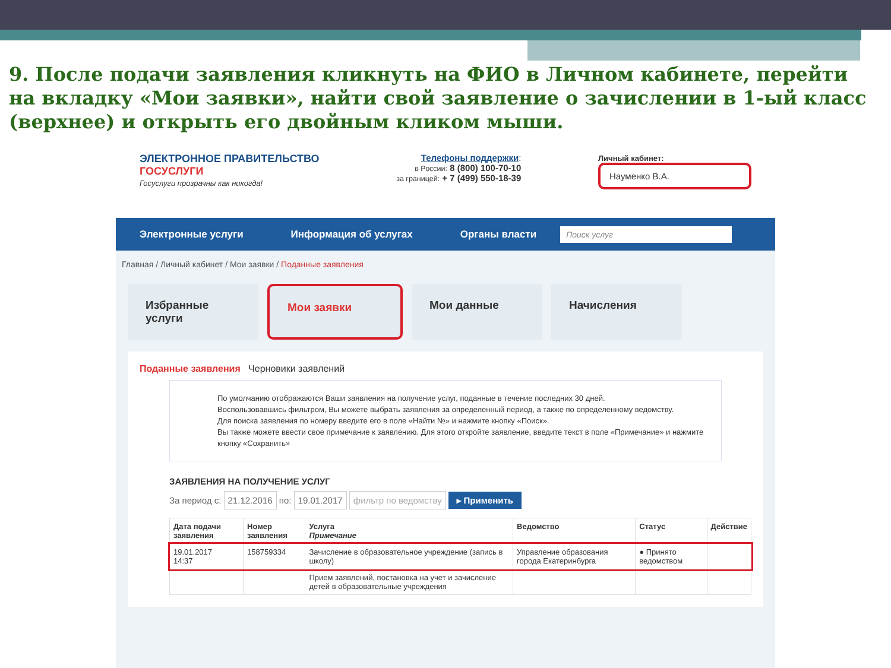9. После подачи заявления кликнуть на ФИО в Личном кабинете, перейти на вкладку «Мои заявки», найти свой заявление о зачислении в 1-ый класс (верхнее) и открыть его двойным кликом мыши.
ЭЛЕКТРОННОЕ ПРАВИТЕЛЬСТВО
ГОСУСЛУГИ
Госуслуги прозрачны как никогда!
Телефоны поддержки:
в России: 8 (800) 100-70-10
за границей: + 7 (499) 550-18-39
Личный кабинет:
Науменко В.А.
Электронные услуги Информация об услугах Органы власти Поиск услуг
Главная / Личный кабинет / Мои заявки / Поданные заявления
Избранные услуги
Мои заявки Мои данные Начисления
Поданные заявления Черновики заявлений
По умолчанию отображаются Ваши заявления на получение услуг, поданные в течение последних 30 дней.
Воспользовавшись фильтром, Вы можете выбрать заявления за определенный период, а также по определенному ведомству.
Для поиска заявления по номеру введите его в поле «Найти №» и нажмите кнопку «Поиск».
Вы также можете ввести свое примечание к заявлению. Для этого откройте заявление, введите текст в поле «Примечание» и нажмите кнопку «Сохранить»
ЗАЯВЛЕНИЯ НА ПОЛУЧЕНИЕ УСЛУГ
За период с: 21.12.2016 по: 19.01.2017 фильтр по ведомству ▸ Применить
| Дата подачи заявления | Номер заявления | Услуга Примечание | Ведомство | Статус | Действие |
| --- | --- | --- | --- | --- | --- |
| 19.01.2017 14:37 | 158759334 | Зачисление в образовательное учреждение (запись в школу) | Управление образования города Екатеринбурга | ● Принято ведомством | |
| | | Прием заявлений, постановка на учет и зачисление детей в образовательные учреждения | | | |